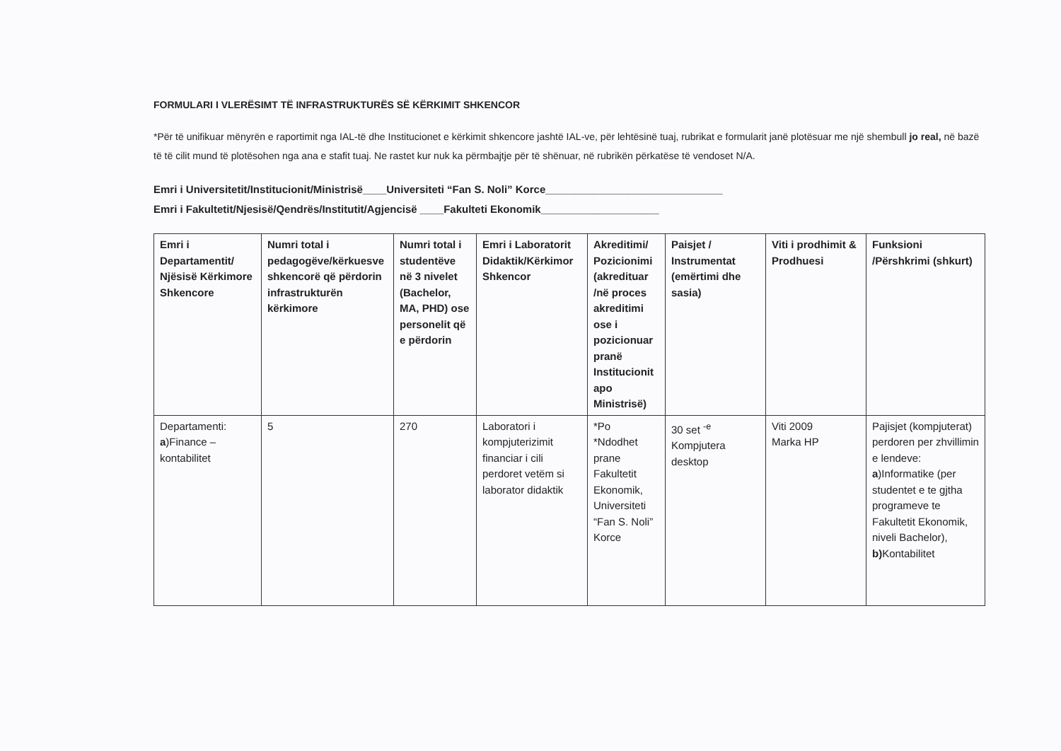FORMULARI I VLERËSIMT TË INFRASTRUKTURËS SË KËRKIMIT SHKENCOR
*Për të unifikuar mënyrën e raportimit nga IAL-të dhe Institucionet e kërkimit shkencore jashtë IAL-ve, për lehtësinë tuaj, rubrikat e formularit janë plotësuar me një shembull jo real, në bazë të të cilit mund të plotësohen nga ana e stafit tuaj. Ne rastet kur nuk ka përmbajtje për të shënuar, në rubrikën përkatëse të vendoset N/A.
Emri i Universitetit/Institucionit/Ministrisë____Universiteti “Fan S. Noli” Korce______________________________
Emri i Fakultetit/Njesisë/Qendrës/Institutit/Agjencisë ____Fakulteti Ekonomik____________________
| Emri i Departamentit/ Njësisë Kërkimore Shkencore | Numri total i pedagogëve/kërkuesve shkencorë që përdorin infrastrukturën kërkimore | Numri total i studentëve në 3 nivelet (Bachelor, MA, PHD) ose personelit që e përdorin | Emri i Laboratorit Didaktik/Kërkimor Shkencor | Akreditimi/ Pozicionimi (akredituar /në proces akreditimi ose i pozicionuar pranë Institucionit apo Ministrisë) | Paisjet / Instrumentat (emërtimi dhe sasia) | Viti i prodhimit & Prodhuesi | Funksioni /Përshkrimi (shkurt) |
| --- | --- | --- | --- | --- | --- | --- | --- |
| Departamenti: a )Finance – kontabilitet | 5 | 270 | Laboratori i kompjuterizimit financiar i cili perdoret vetëm si laborator didaktik | *Po *Ndodhet prane Fakultetit Ekonomik, Universiteti “Fan S. Noli” Korce | 30 set <sup>-e</sup> Kompjutera desktop | Viti 2009 Marka HP | Pajisjet (kompjuterat) perdoren per zhvillimin e lendeve: a )Informatike (per studentet e te gjtha programeve te Fakultetit Ekonomik, niveli Bachelor), b) Kontabilitet |